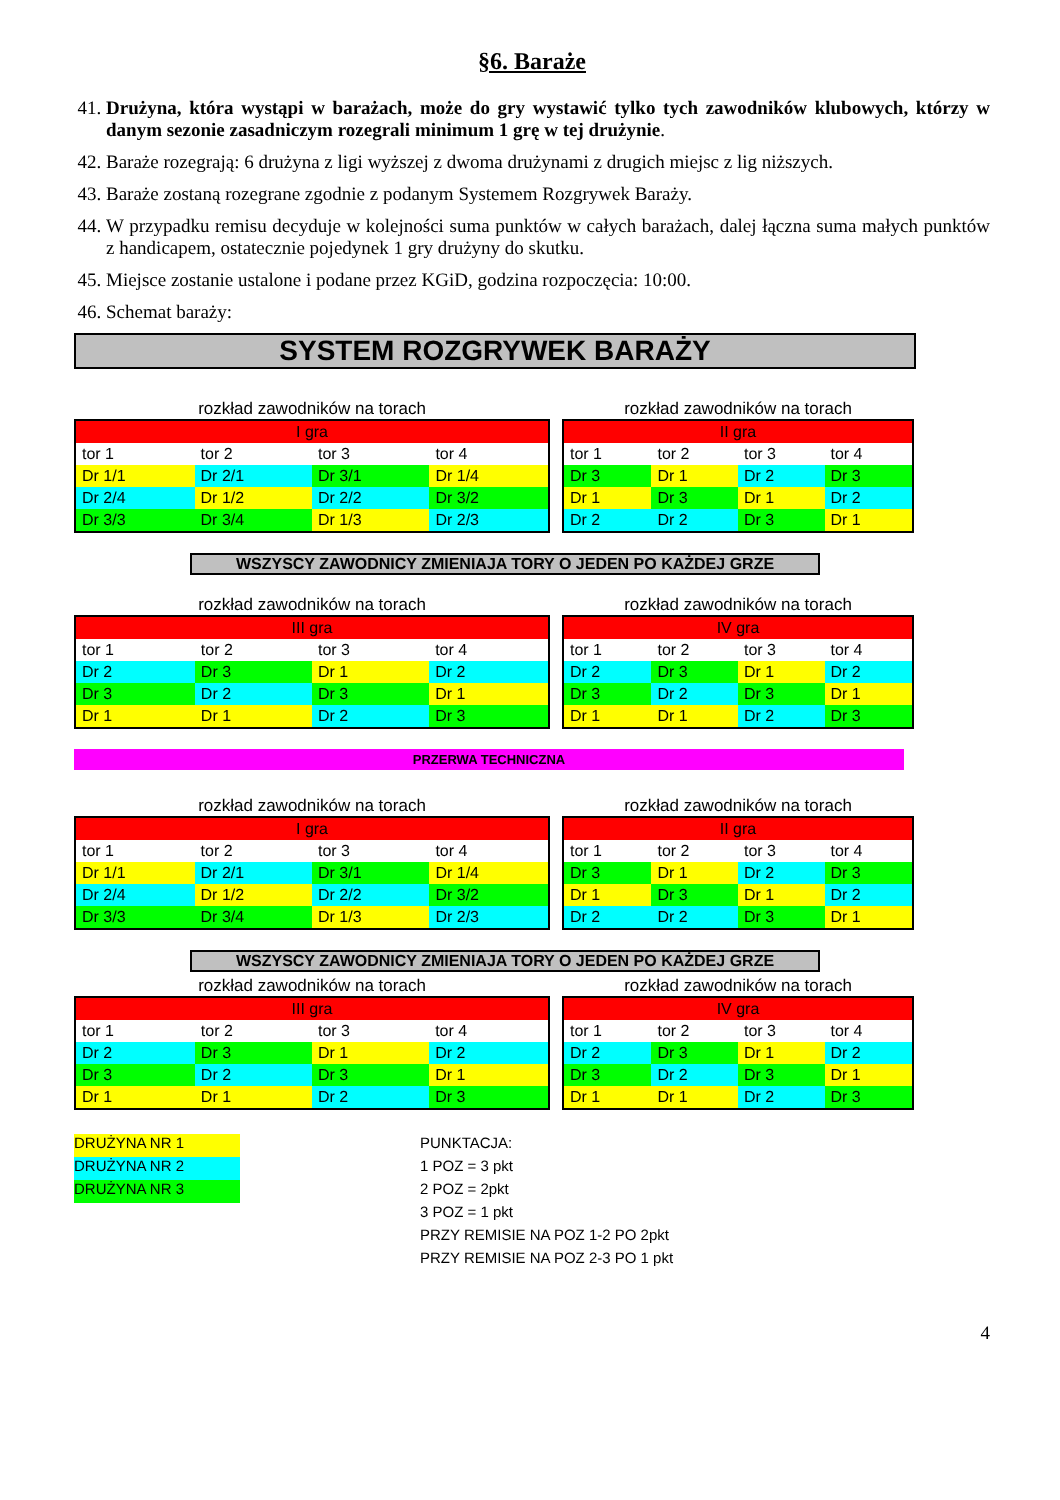§6. Baraże
41. Drużyna, która wystąpi w barażach, może do gry wystawić tylko tych zawodników klubowych, którzy w danym sezonie zasadniczym rozegrali minimum 1 grę w tej drużynie.
42. Baraże rozegrają: 6 drużyna z ligi wyższej z dwoma drużynami z drugich miejsc z lig niższych.
43. Baraże zostaną rozegrane zgodnie z podanym Systemem Rozgrywek Baraży.
44. W przypadku remisu decyduje w kolejności suma punktów w całych barażach, dalej łączna suma małych punktów z handicapem, ostatecznie pojedynek 1 gry drużyny do skutku.
45. Miejsce zostanie ustalone i podane przez KGiD, godzina rozpoczęcia: 10:00.
46. Schemat baraży:
SYSTEM ROZGRYWEK BARAŻY
rozkład zawodników na torach
| I gra | | | |
| --- | --- | --- | --- |
| tor 1 | tor 2 | tor 3 | tor 4 |
| Dr 1/1 | Dr 2/1 | Dr 3/1 | Dr 1/4 |
| Dr 2/4 | Dr 1/2 | Dr 2/2 | Dr 3/2 |
| Dr 3/3 | Dr 3/4 | Dr 1/3 | Dr 2/3 |
rozkład zawodników na torach
| II gra | | | |
| --- | --- | --- | --- |
| tor 1 | tor 2 | tor 3 | tor 4 |
| Dr 3 | Dr 1 | Dr 2 | Dr 3 |
| Dr 1 | Dr 3 | Dr 1 | Dr 2 |
| Dr 2 | Dr 2 | Dr 3 | Dr 1 |
WSZYSCY ZAWODNICY ZMIENIAJA TORY O JEDEN PO KAŻDEJ GRZE
rozkład zawodników na torach
| III gra | | | |
| --- | --- | --- | --- |
| tor 1 | tor 2 | tor 3 | tor 4 |
| Dr 2 | Dr 3 | Dr 1 | Dr 2 |
| Dr 3 | Dr 2 | Dr 3 | Dr 1 |
| Dr 1 | Dr 1 | Dr 2 | Dr 3 |
rozkład zawodników na torach
| IV gra | | | |
| --- | --- | --- | --- |
| tor 1 | tor 2 | tor 3 | tor 4 |
| Dr 2 | Dr 3 | Dr 1 | Dr 2 |
| Dr 3 | Dr 2 | Dr 3 | Dr 1 |
| Dr 1 | Dr 1 | Dr 2 | Dr 3 |
PRZERWA TECHNICZNA
rozkład zawodników na torach
| I gra | | | |
| --- | --- | --- | --- |
| tor 1 | tor 2 | tor 3 | tor 4 |
| Dr 1/1 | Dr 2/1 | Dr 3/1 | Dr 1/4 |
| Dr 2/4 | Dr 1/2 | Dr 2/2 | Dr 3/2 |
| Dr 3/3 | Dr 3/4 | Dr 1/3 | Dr 2/3 |
rozkład zawodników na torach
| II gra | | | |
| --- | --- | --- | --- |
| tor 1 | tor 2 | tor 3 | tor 4 |
| Dr 3 | Dr 1 | Dr 2 | Dr 3 |
| Dr 1 | Dr 3 | Dr 1 | Dr 2 |
| Dr 2 | Dr 2 | Dr 3 | Dr 1 |
WSZYSCY ZAWODNICY ZMIENIAJA TORY O JEDEN PO KAŻDEJ GRZE
rozkład zawodników na torach
| III gra | | | |
| --- | --- | --- | --- |
| tor 1 | tor 2 | tor 3 | tor 4 |
| Dr 2 | Dr 3 | Dr 1 | Dr 2 |
| Dr 3 | Dr 2 | Dr 3 | Dr 1 |
| Dr 1 | Dr 1 | Dr 2 | Dr 3 |
rozkład zawodników na torach
| IV gra | | | |
| --- | --- | --- | --- |
| tor 1 | tor 2 | tor 3 | tor 4 |
| Dr 2 | Dr 3 | Dr 1 | Dr 2 |
| Dr 3 | Dr 2 | Dr 3 | Dr 1 |
| Dr 1 | Dr 1 | Dr 2 | Dr 3 |
DRUŻYNA NR 1
DRUŻYNA NR 2
DRUŻYNA NR 3
PUNKTACJA:
1 POZ = 3 pkt
2 POZ = 2pkt
3 POZ = 1 pkt
PRZY REMISIE NA POZ 1-2 PO 2pkt
PRZY REMISIE NA POZ 2-3 PO 1 pkt
4